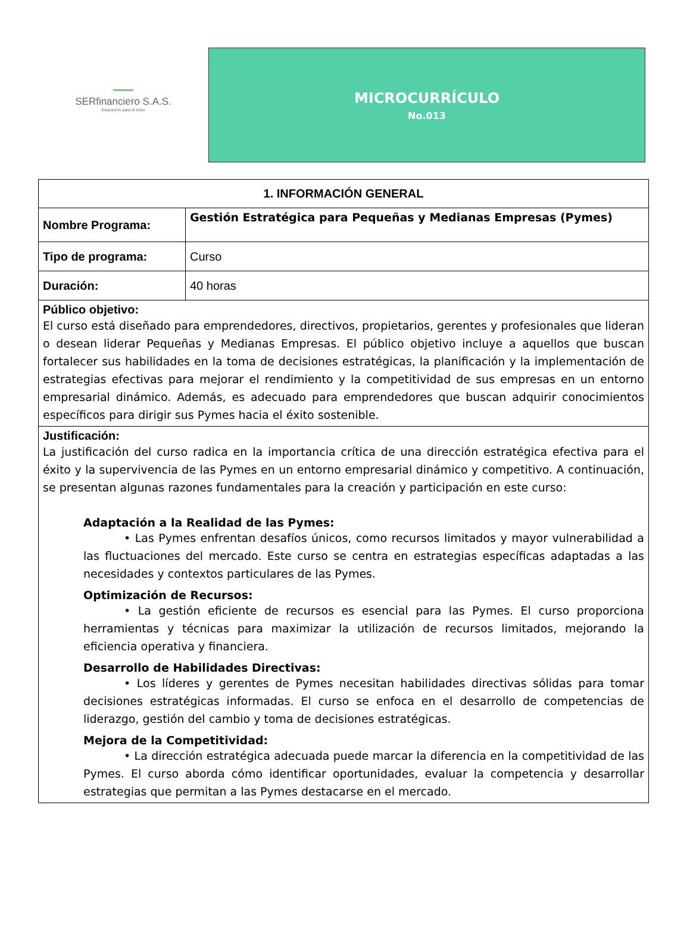SERfinanciero S.A.S.
Educación para el éxito
MICROCURRÍCULO
No.013
| 1. INFORMACIÓN GENERAL | |
| Nombre Programa: | Gestión Estratégica para Pequeñas y Medianas Empresas (Pymes) |
| Tipo de programa: | Curso |
| Duración: | 40 horas |
| Público objetivo: El curso está diseñado para emprendedores, directivos, propietarios, gerentes y profesionales que lideran o desean liderar Pequeñas y Medianas Empresas. El público objetivo incluye a aquellos que buscan fortalecer sus habilidades en la toma de decisiones estratégicas, la planificación y la implementación de estrategias efectivas para mejorar el rendimiento y la competitividad de sus empresas en un entorno empresarial dinámico. Además, es adecuado para emprendedores que buscan adquirir conocimientos específicos para dirigir sus Pymes hacia el éxito sostenible. | |
| Justificación: La justificación del curso radica en la importancia crítica de una dirección estratégica efectiva para el éxito y la supervivencia de las Pymes en un entorno empresarial dinámico y competitivo. A continuación, se presentan algunas razones fundamentales para la creación y participación en este curso: Adaptación a la Realidad de las Pymes: • Las Pymes enfrentan desafíos únicos, como recursos limitados y mayor vulnerabilidad a las fluctuaciones del mercado. Este curso se centra en estrategias específicas adaptadas a las necesidades y contextos particulares de las Pymes. Optimización de Recursos: • La gestión eficiente de recursos es esencial para las Pymes. El curso proporciona herramientas y técnicas para maximizar la utilización de recursos limitados, mejorando la eficiencia operativa y financiera. Desarrollo de Habilidades Directivas: • Los líderes y gerentes de Pymes necesitan habilidades directivas sólidas para tomar decisiones estratégicas informadas. El curso se enfoca en el desarrollo de competencias de liderazgo, gestión del cambio y toma de decisiones estratégicas. Mejora de la Competitividad: • La dirección estratégica adecuada puede marcar la diferencia en la competitividad de las Pymes. El curso aborda cómo identificar oportunidades, evaluar la competencia y desarrollar estrategias que permitan a las Pymes destacarse en el mercado. | |